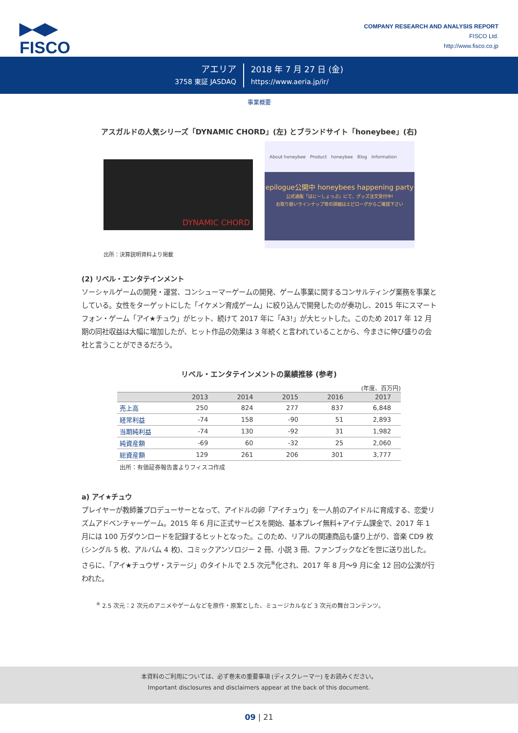▶◀▶
FISCO
COMPANY RESEARCH AND ANALYSIS REPORT
FISCO Ltd.
http://www.fisco.co.jp
アエリア
3758 東証 JASDAQ
2018 年 7 月 27 日 (金)
https://www.aeria.jp/ir/
事業概要
アスガルドの人気シリーズ「DYNAMIC CHORD」(左) とブランドサイト「honeybee」(右)
DYNAMIC CHORD
About honeybee　Product　honeybee　Blog　Information
epilogue公開中 honeybees happening party
公式通販「はにーしょっぷ」にて、グッズ注文受付中!
お取り扱いラインナップ等の詳細はエピローグからご確認下さい
出所：決算説明資料より掲載
(2) リベル・エンタテインメント
ソーシャルゲームの開発・運営、コンシューマーゲームの開発、ゲーム事業に関するコンサルティング業務を事業としている。女性をターゲットにした「イケメン育成ゲーム」に絞り込んで開発したのが奏功し、2015 年にスマートフォン・ゲーム「アイ★チュウ」がヒット、続けて 2017 年に「A3!」が大ヒットした。このため 2017 年 12 月期の同社収益は大幅に増加したが、ヒット作品の効果は 3 年続くと言われていることから、今まさに伸び盛りの会社と言うことができるだろう。
リベル・エンタテインメントの業績推移 (参考)
(年度、百万円)
| | 2013 | 2014 | 2015 | 2016 | 2017 |
| --- | --- | --- | --- | --- | --- |
| 売上高 | 250 | 824 | 277 | 837 | 6,848 |
| 経常利益 | -74 | 158 | -90 | 51 | 2,893 |
| 当期純利益 | -74 | 130 | -92 | 31 | 1,982 |
| 純資産額 | -69 | 60 | -32 | 25 | 2,060 |
| 総資産額 | 129 | 261 | 206 | 301 | 3,777 |
出所：有価証券報告書よりフィスコ作成
a) アイ★チュウ
プレイヤーが教師兼プロデューサーとなって、アイドルの卵「アイチュウ」を一人前のアイドルに育成する、恋愛リズムアドベンチャーゲーム。2015 年 6 月に正式サービスを開始、基本プレイ無料+アイテム課金で、2017 年 1 月には 100 万ダウンロードを記録するヒットとなった。このため、リアルの関連商品も盛り上がり、音楽 CD9 枚 (シングル 5 枚、アルバム 4 枚)、コミックアンソロジー 2 冊、小説 3 冊、ファンブックなどを世に送り出した。さらに、「アイ★チュウザ・ステージ」のタイトルで 2.5 次元<sup>※</sup>化され、2017 年 8 月〜9 月に全 12 回の公演が行われた。
<sup>※</sup> 2.5 次元：2 次元のアニメやゲームなどを原作・原案とした、ミュージカルなど 3 次元の舞台コンテンツ。
本資料のご利用については、必ず巻末の重要事項 (ディスクレーマー) をお読みください。
Important disclosures and disclaimers appear at the back of this document.
09 | 21